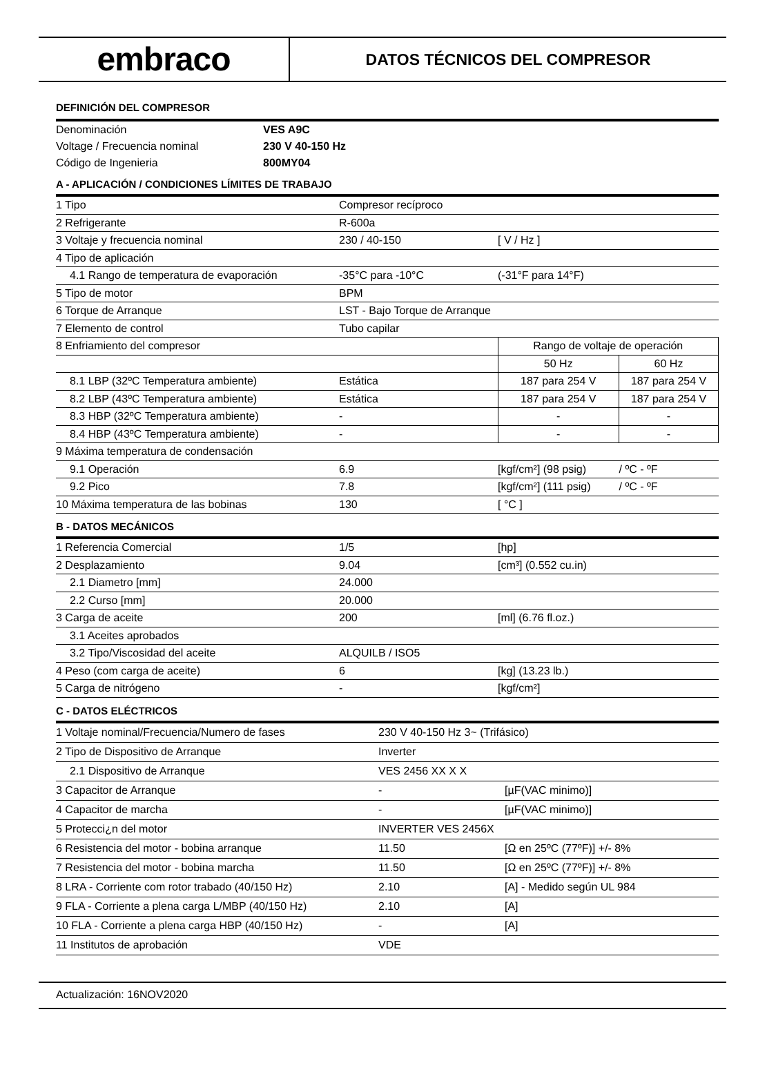embraco
DATOS TÉCNICOS DEL COMPRESOR
DEFINICIÓN DEL COMPRESOR
| Denominación | VES A9C |
| Voltage / Frecuencia nominal | 230 V 40-150 Hz |
| Código de Ingenieria | 800MY04 |
A - APLICACIÓN / CONDICIONES LÍMITES DE TRABAJO
| 1 Tipo | Compresor recíproco | | |
| 2 Refrigerante | R-600a | | |
| 3 Voltaje y frecuencia nominal | 230 / 40-150 | [ V / Hz ] | |
| 4 Tipo de aplicación | | | |
| 4.1 Rango de temperatura de evaporación | -35°C para -10°C | (-31°F para 14°F) | |
| 5 Tipo de motor | BPM | | |
| 6 Torque de Arranque | LST - Bajo Torque de Arranque | | |
| 7 Elemento de control | Tubo capilar | | |
| 8 Enfriamiento del compresor | | Rango de voltaje de operación | |
| | | 50 Hz | 60 Hz |
| 8.1 LBP (32ºC Temperatura ambiente) | Estática | 187 para 254 V | 187 para 254 V |
| 8.2 LBP (43ºC Temperatura ambiente) | Estática | 187 para 254 V | 187 para 254 V |
| 8.3 HBP (32ºC Temperatura ambiente) | - | - | - |
| 8.4 HBP (43ºC Temperatura ambiente) | - | - | - |
| 9 Máxima temperatura de condensación | | | |
| 9.1 Operación | 6.9 | [kgf/cm²] (98 psig) | / ºC - ºF |
| 9.2 Pico | 7.8 | [kgf/cm²] (111 psig) | / ºC - ºF |
| 10 Máxima temperatura de las bobinas | 130 | [ °C ] | |
B - DATOS MECÁNICOS
| 1 Referencia Comercial | 1/5 | [hp] |
| 2 Desplazamiento | 9.04 | [cm³] (0.552 cu.in) |
| 2.1 Diametro [mm] | 24.000 | |
| 2.2 Curso [mm] | 20.000 | |
| 3 Carga de aceite | 200 | [ml] (6.76 fl.oz.) |
| 3.1 Aceites aprobados | | |
| 3.2 Tipo/Viscosidad del aceite | ALQUILB / ISO5 | |
| 4 Peso (com carga de aceite) | 6 | [kg] (13.23 lb.) |
| 5 Carga de nitrógeno | - | [kgf/cm²] |
C - DATOS ELÉCTRICOS
| 1 Voltaje nominal/Frecuencia/Numero de fases | 230 V 40-150 Hz 3~ (Trifásico) | | |
| 2 Tipo de Dispositivo de Arranque | Inverter | | |
| 2.1 Dispositivo de Arranque | VES 2456 XX X X | | |
| 3 Capacitor de Arranque | - | | [µF(VAC minimo)] |
| 4 Capacitor de marcha | - | | [µF(VAC minimo)] |
| 5 Protecci¿n del motor | INVERTER VES 2456X | | |
| 6 Resistencia del motor - bobina arranque | 11.50 | | [Ω en 25ºC (77ºF)] +/- 8% |
| 7 Resistencia del motor - bobina marcha | 11.50 | | [Ω en 25ºC (77ºF)] +/- 8% |
| 8 LRA - Corriente com rotor trabado (40/150 Hz) | 2.10 | [A] - Medido según UL 984 | |
| 9 FLA - Corriente a plena carga L/MBP (40/150 Hz) | 2.10 | [A] | |
| 10 FLA - Corriente a plena carga HBP (40/150 Hz) | - | [A] | |
| 11 Institutos de aprobación | VDE | | |
Actualización: 16NOV2020